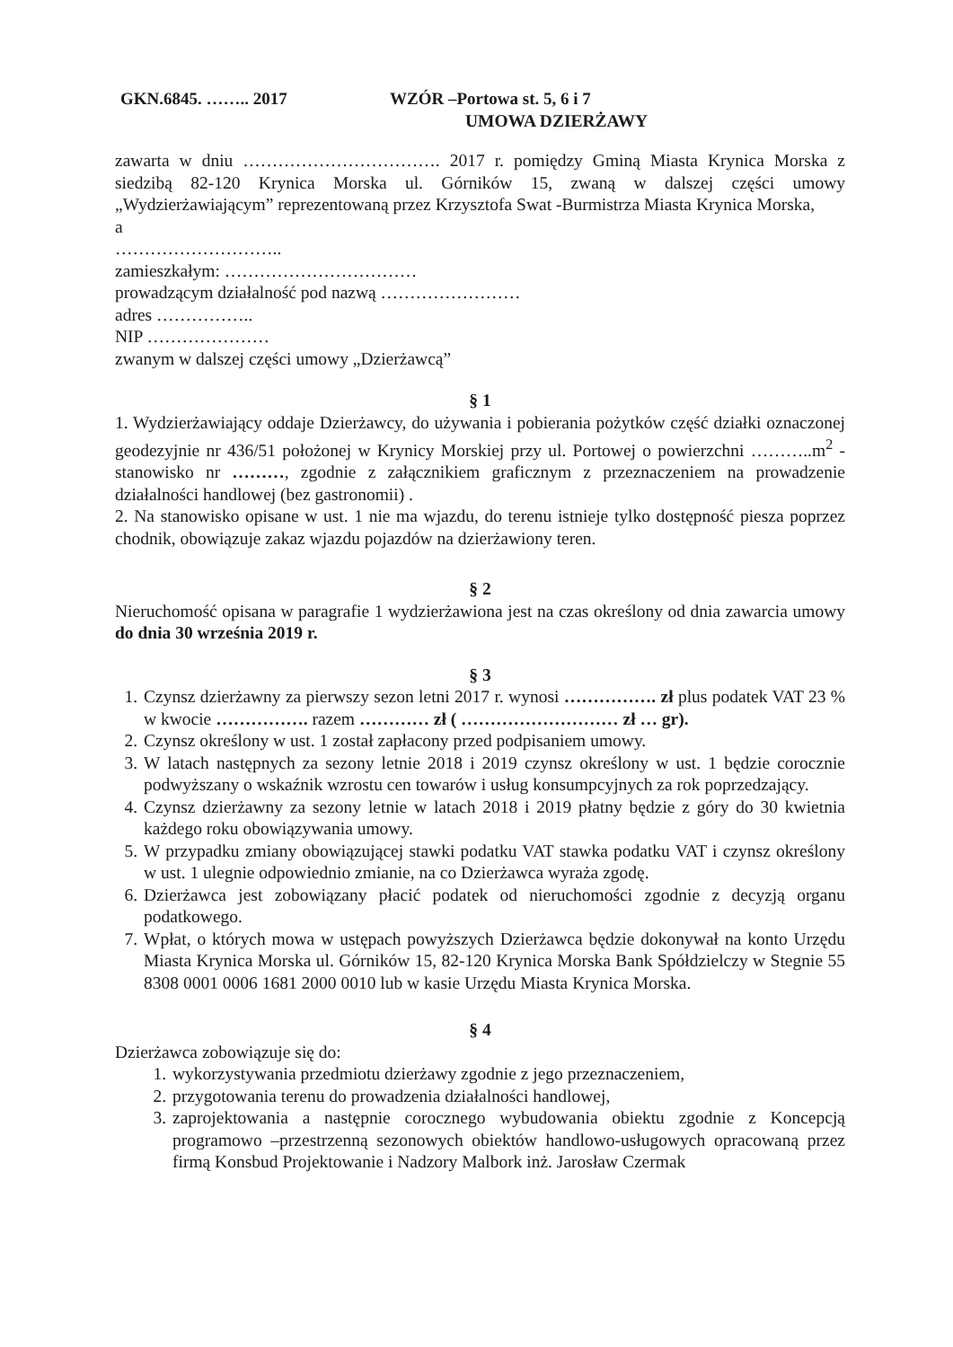GKN.6845. …….. 2017 WZÓR –Portowa st. 5, 6 i 7
UMOWA DZIERŻAWY
zawarta w dniu ……………………………. 2017 r. pomiędzy Gminą Miasta Krynica Morska z siedzibą 82-120 Krynica Morska ul. Górników 15, zwaną w dalszej części umowy „Wydzierżawiającym” reprezentowaną przez Krzysztofa Swat -Burmistrza Miasta Krynica Morska,
a
………………………..
zamieszkałym: ……………………………
prowadzącym działalność pod nazwą ……………………
adres ……………..
NIP …………………
zwanym w dalszej części umowy „Dzierżawcą”
§ 1
1. Wydzierżawiający oddaje Dzierżawcy, do używania i pobierania pożytków część działki oznaczonej geodezyjnie nr 436/51 położonej w Krynicy Morskiej przy ul. Portowej o powierzchni ………..m<sup>2</sup> -stanowisko nr ………, zgodnie z załącznikiem graficznym z przeznaczeniem na prowadzenie działalności handlowej (bez gastronomii) .
2. Na stanowisko opisane w ust. 1 nie ma wjazdu, do terenu istnieje tylko dostępność piesza poprzez chodnik, obowiązuje zakaz wjazdu pojazdów na dzierżawiony teren.
§ 2
Nieruchomość opisana w paragrafie 1 wydzierżawiona jest na czas określony od dnia zawarcia umowy do dnia 30 września 2019 r.
§ 3
1. Czynsz dzierżawny za pierwszy sezon letni 2017 r. wynosi ……………. zł plus podatek VAT 23 % w kwocie ……………. razem ………… zł ( ……………………… zł … gr).
2. Czynsz określony w ust. 1 został zapłacony przed podpisaniem umowy.
3. W latach następnych za sezony letnie 2018 i 2019 czynsz określony w ust. 1 będzie corocznie podwyższany o wskaźnik wzrostu cen towarów i usług konsumpcyjnych za rok poprzedzający.
4. Czynsz dzierżawny za sezony letnie w latach 2018 i 2019 płatny będzie z góry do 30 kwietnia każdego roku obowiązywania umowy.
5. W przypadku zmiany obowiązującej stawki podatku VAT stawka podatku VAT i czynsz określony w ust. 1 ulegnie odpowiednio zmianie, na co Dzierżawca wyraża zgodę.
6. Dzierżawca jest zobowiązany płacić podatek od nieruchomości zgodnie z decyzją organu podatkowego.
7. Wpłat, o których mowa w ustępach powyższych Dzierżawca będzie dokonywał na konto Urzędu Miasta Krynica Morska ul. Górników 15, 82-120 Krynica Morska Bank Spółdzielczy w Stegnie 55 8308 0001 0006 1681 2000 0010 lub w kasie Urzędu Miasta Krynica Morska.
§ 4
Dzierżawca zobowiązuje się do:
1. wykorzystywania przedmiotu dzierżawy zgodnie z jego przeznaczeniem,
2. przygotowania terenu do prowadzenia działalności handlowej,
3. zaprojektowania a następnie corocznego wybudowania obiektu zgodnie z Koncepcją programowo –przestrzenną sezonowych obiektów handlowo-usługowych opracowaną przez firmą Konsbud Projektowanie i Nadzory Malbork inż. Jarosław Czermak